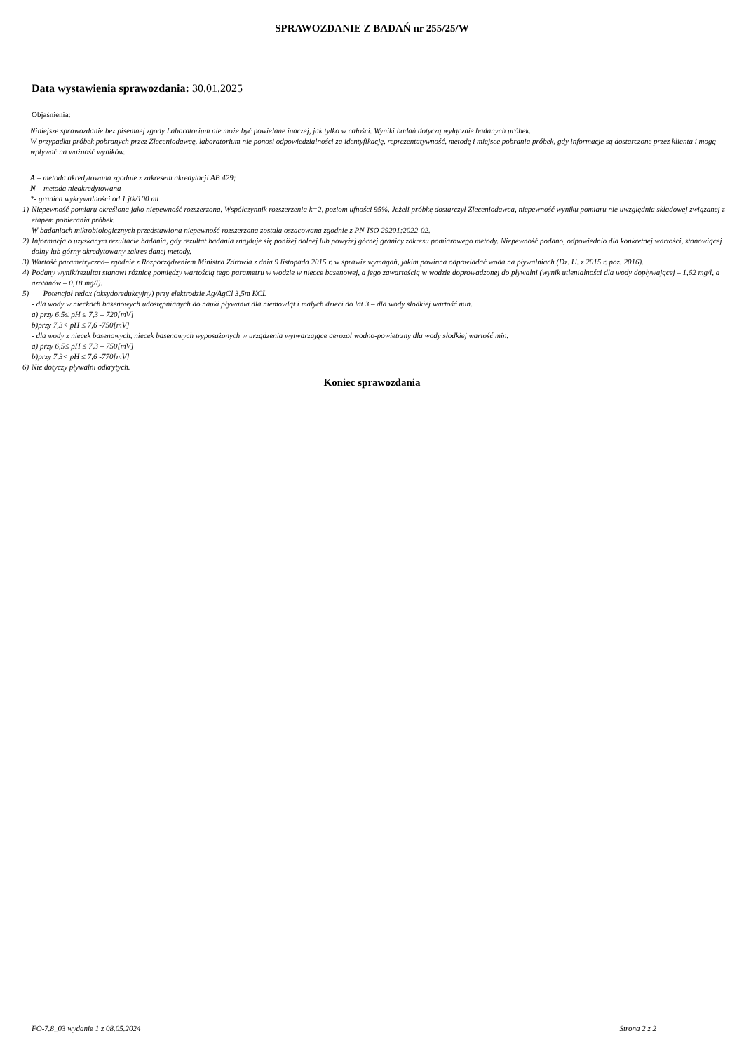SPRAWOZDANIE Z BADAŃ nr 255/25/W
Data wystawienia sprawozdania: 30.01.2025
Objaśnienia:
Niniejsze sprawozdanie bez pisemnej zgody Laboratorium nie może być powielane inaczej, jak tylko w całości. Wyniki badań dotyczą wyłącznie badanych próbek.
W przypadku próbek pobranych przez Zleceniodawcę, laboratorium nie ponosi odpowiedzialności za identyfikację, reprezentatywność, metodę i miejsce pobrania próbek, gdy informacje są dostarczone przez klienta i mogą wpływać na ważność wyników.
A – metoda akredytowana zgodnie z zakresem akredytacji AB 429;
N – metoda nieakredytowana
*- granica wykrywalności od 1 jtk/100 ml
1) Niepewność pomiaru określona jako niepewność rozszerzona. Współczynnik rozszerzenia k=2, poziom ufności 95%. Jeżeli próbkę dostarczył Zleceniodawca, niepewność wyniku pomiaru nie uwzględnia składowej związanej z etapem pobierania próbek.
W badaniach mikrobiologicznych przedstawiona niepewność rozszerzona została oszacowana zgodnie z PN-ISO 29201:2022-02.
2) Informacja o uzyskanym rezultacie badania, gdy rezultat badania znajduje się poniżej dolnej lub powyżej górnej granicy zakresu pomiarowego metody. Niepewność podano, odpowiednio dla konkretnej wartości, stanowiącej dolny lub górny akredytowany zakres danej metody.
3) Wartość parametryczna– zgodnie z Rozporządzeniem Ministra Zdrowia z dnia 9 listopada 2015 r. w sprawie wymagań, jakim powinna odpowiadać woda na pływalniach (Dz. U. z 2015 r. poz. 2016).
4) Podany wynik/rezultat stanowi różnicę pomiędzy wartością tego parametru w wodzie w niecce basenowej, a jego zawartością w wodzie doprowadzonej do pływalni (wynik utlenialności dla wody dopływającej – 1,62 mg/l, a azotanów – 0,18 mg/l).
5) Potencjał redox (oksydoredukcyjny) przy elektrodzie Ag/AgCl 3,5m KCL
- dla wody w nieckach basenowych udostępnianych do nauki pływania dla niemowląt i małych dzieci do lat 3 – dla wody słodkiej wartość min.
a) przy 6,5≤ pH ≤ 7,3 – 720[mV]
b)przy 7,3< pH ≤ 7,6 -750[mV]
- dla wody z niecek basenowych, niecek basenowych wyposażonych w urządzenia wytwarzające aerozol wodno-powietrzny dla wody słodkiej wartość min.
a) przy 6,5≤ pH ≤ 7,3 – 750[mV]
b)przy 7,3< pH ≤ 7,6 -770[mV]
6) Nie dotyczy pływalni odkrytych.
Koniec sprawozdania
FO-7.8_03 wydanie 1 z 08.05.2024 Strona 2 z 2